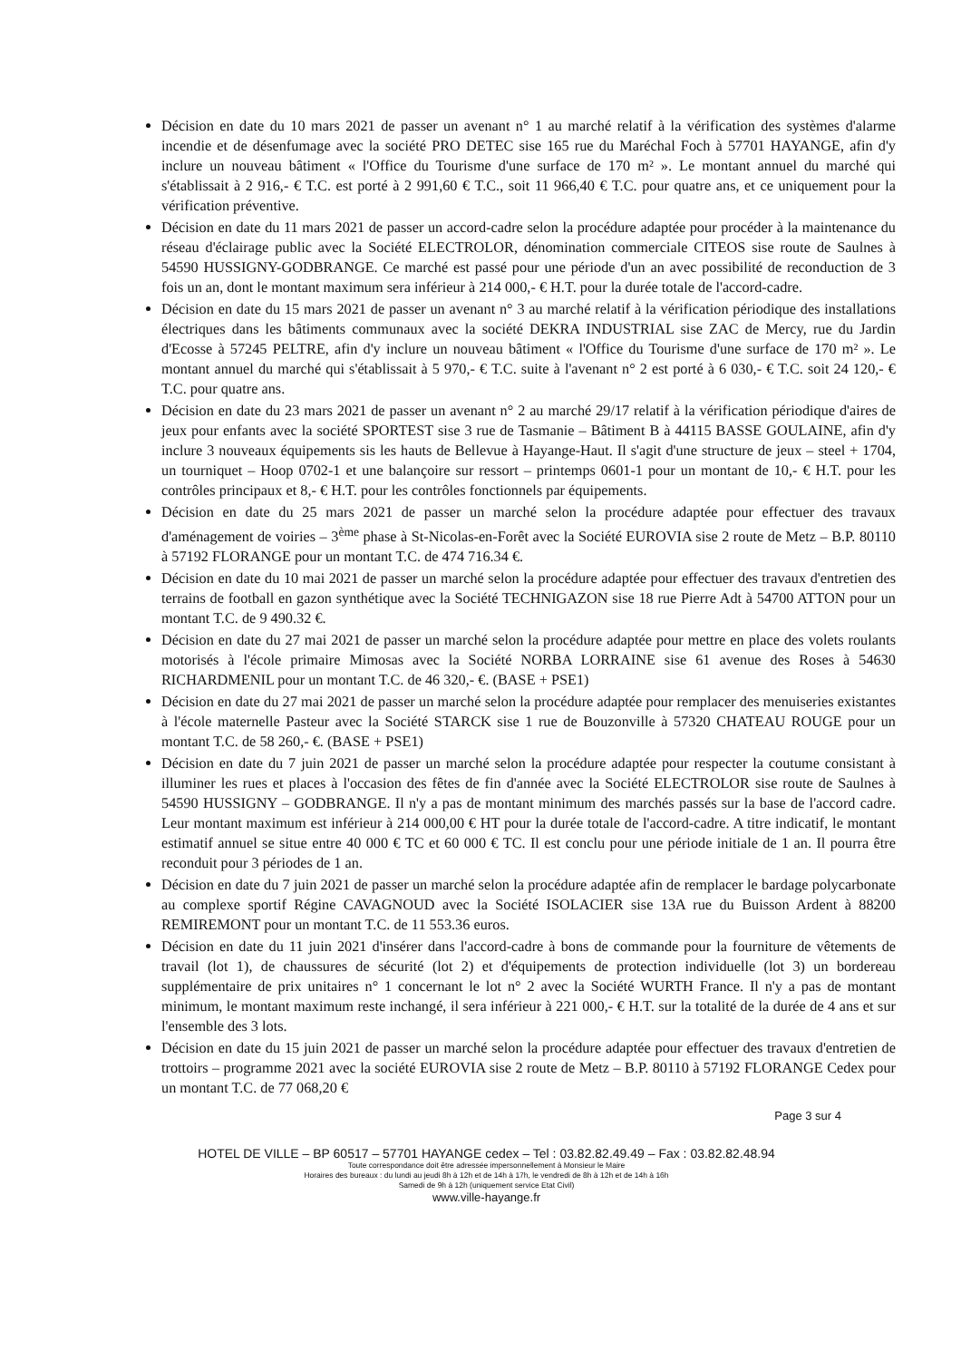Décision en date du 10 mars 2021 de passer un avenant n° 1 au marché relatif à la vérification des systèmes d'alarme incendie et de désenfumage avec la société PRO DETEC sise 165 rue du Maréchal Foch à 57701 HAYANGE, afin d'y inclure un nouveau bâtiment « l'Office du Tourisme d'une surface de 170 m² ». Le montant annuel du marché qui s'établissait à 2 916,- € T.C. est porté à 2 991,60 € T.C., soit 11 966,40 € T.C. pour quatre ans, et ce uniquement pour la vérification préventive.
Décision en date du 11 mars 2021 de passer un accord-cadre selon la procédure adaptée pour procéder à la maintenance du réseau d'éclairage public avec la Société ELECTROLOR, dénomination commerciale CITEOS sise route de Saulnes à 54590 HUSSIGNY-GODBRANGE. Ce marché est passé pour une période d'un an avec possibilité de reconduction de 3 fois un an, dont le montant maximum sera inférieur à 214 000,- € H.T. pour la durée totale de l'accord-cadre.
Décision en date du 15 mars 2021 de passer un avenant n° 3 au marché relatif à la vérification périodique des installations électriques dans les bâtiments communaux avec la société DEKRA INDUSTRIAL sise ZAC de Mercy, rue du Jardin d'Ecosse à 57245 PELTRE, afin d'y inclure un nouveau bâtiment « l'Office du Tourisme d'une surface de 170 m² ». Le montant annuel du marché qui s'établissait à 5 970,- € T.C. suite à l'avenant n° 2 est porté à 6 030,- € T.C. soit 24 120,- € T.C. pour quatre ans.
Décision en date du 23 mars 2021 de passer un avenant n° 2 au marché 29/17 relatif à la vérification périodique d'aires de jeux pour enfants avec la société SPORTEST sise 3 rue de Tasmanie – Bâtiment B à 44115 BASSE GOULAINE, afin d'y inclure 3 nouveaux équipements sis les hauts de Bellevue à Hayange-Haut. Il s'agit d'une structure de jeux – steel + 1704, un tourniquet – Hoop 0702-1 et une balançoire sur ressort – printemps 0601-1 pour un montant de 10,- € H.T. pour les contrôles principaux et 8,- € H.T. pour les contrôles fonctionnels par équipements.
Décision en date du 25 mars 2021 de passer un marché selon la procédure adaptée pour effectuer des travaux d'aménagement de voiries – 3<sup>ème</sup> phase à St-Nicolas-en-Forêt avec la Société EUROVIA sise 2 route de Metz – B.P. 80110 à 57192 FLORANGE pour un montant T.C. de 474 716.34 €.
Décision en date du 10 mai 2021 de passer un marché selon la procédure adaptée pour effectuer des travaux d'entretien des terrains de football en gazon synthétique avec la Société TECHNIGAZON sise 18 rue Pierre Adt à 54700 ATTON pour un montant T.C. de 9 490.32 €.
Décision en date du 27 mai 2021 de passer un marché selon la procédure adaptée pour mettre en place des volets roulants motorisés à l'école primaire Mimosas avec la Société NORBA LORRAINE sise 61 avenue des Roses à 54630 RICHARDMENIL pour un montant T.C. de 46 320,- €. (BASE + PSE1)
Décision en date du 27 mai 2021 de passer un marché selon la procédure adaptée pour remplacer des menuiseries existantes à l'école maternelle Pasteur avec la Société STARCK sise 1 rue de Bouzonville à 57320 CHATEAU ROUGE pour un montant T.C. de 58 260,- €. (BASE + PSE1)
Décision en date du 7 juin 2021 de passer un marché selon la procédure adaptée pour respecter la coutume consistant à illuminer les rues et places à l'occasion des fêtes de fin d'année avec la Société ELECTROLOR sise route de Saulnes à 54590 HUSSIGNY – GODBRANGE. Il n'y a pas de montant minimum des marchés passés sur la base de l'accord cadre. Leur montant maximum est inférieur à 214 000,00 € HT pour la durée totale de l'accord-cadre. A titre indicatif, le montant estimatif annuel se situe entre 40 000 € TC et 60 000 € TC. Il est conclu pour une période initiale de 1 an. Il pourra être reconduit pour 3 périodes de 1 an.
Décision en date du 7 juin 2021 de passer un marché selon la procédure adaptée afin de remplacer le bardage polycarbonate au complexe sportif Régine CAVAGNOUD avec la Société ISOLACIER sise 13A rue du Buisson Ardent à 88200 REMIREMONT pour un montant T.C. de 11 553.36 euros.
Décision en date du 11 juin 2021 d'insérer dans l'accord-cadre à bons de commande pour la fourniture de vêtements de travail (lot 1), de chaussures de sécurité (lot 2) et d'équipements de protection individuelle (lot 3) un bordereau supplémentaire de prix unitaires n° 1 concernant le lot n° 2 avec la Société WURTH France. Il n'y a pas de montant minimum, le montant maximum reste inchangé, il sera inférieur à 221 000,- € H.T. sur la totalité de la durée de 4 ans et sur l'ensemble des 3 lots.
Décision en date du 15 juin 2021 de passer un marché selon la procédure adaptée pour effectuer des travaux d'entretien de trottoirs – programme 2021 avec la société EUROVIA sise 2 route de Metz – B.P. 80110 à 57192 FLORANGE Cedex pour un montant T.C. de 77 068,20 €
Page 3 sur 4
HOTEL DE VILLE – BP 60517 – 57701 HAYANGE cedex – Tel : 03.82.82.49.49 – Fax : 03.82.82.48.94
Toute correspondance doit être adressée impersonnellement à Monsieur le Maire
Horaires des bureaux : du lundi au jeudi 8h à 12h et de 14h à 17h, le vendredi de 8h à 12h et de 14h à 16h
Samedi de 9h à 12h (uniquement service Etat Civil)
www.ville-hayange.fr